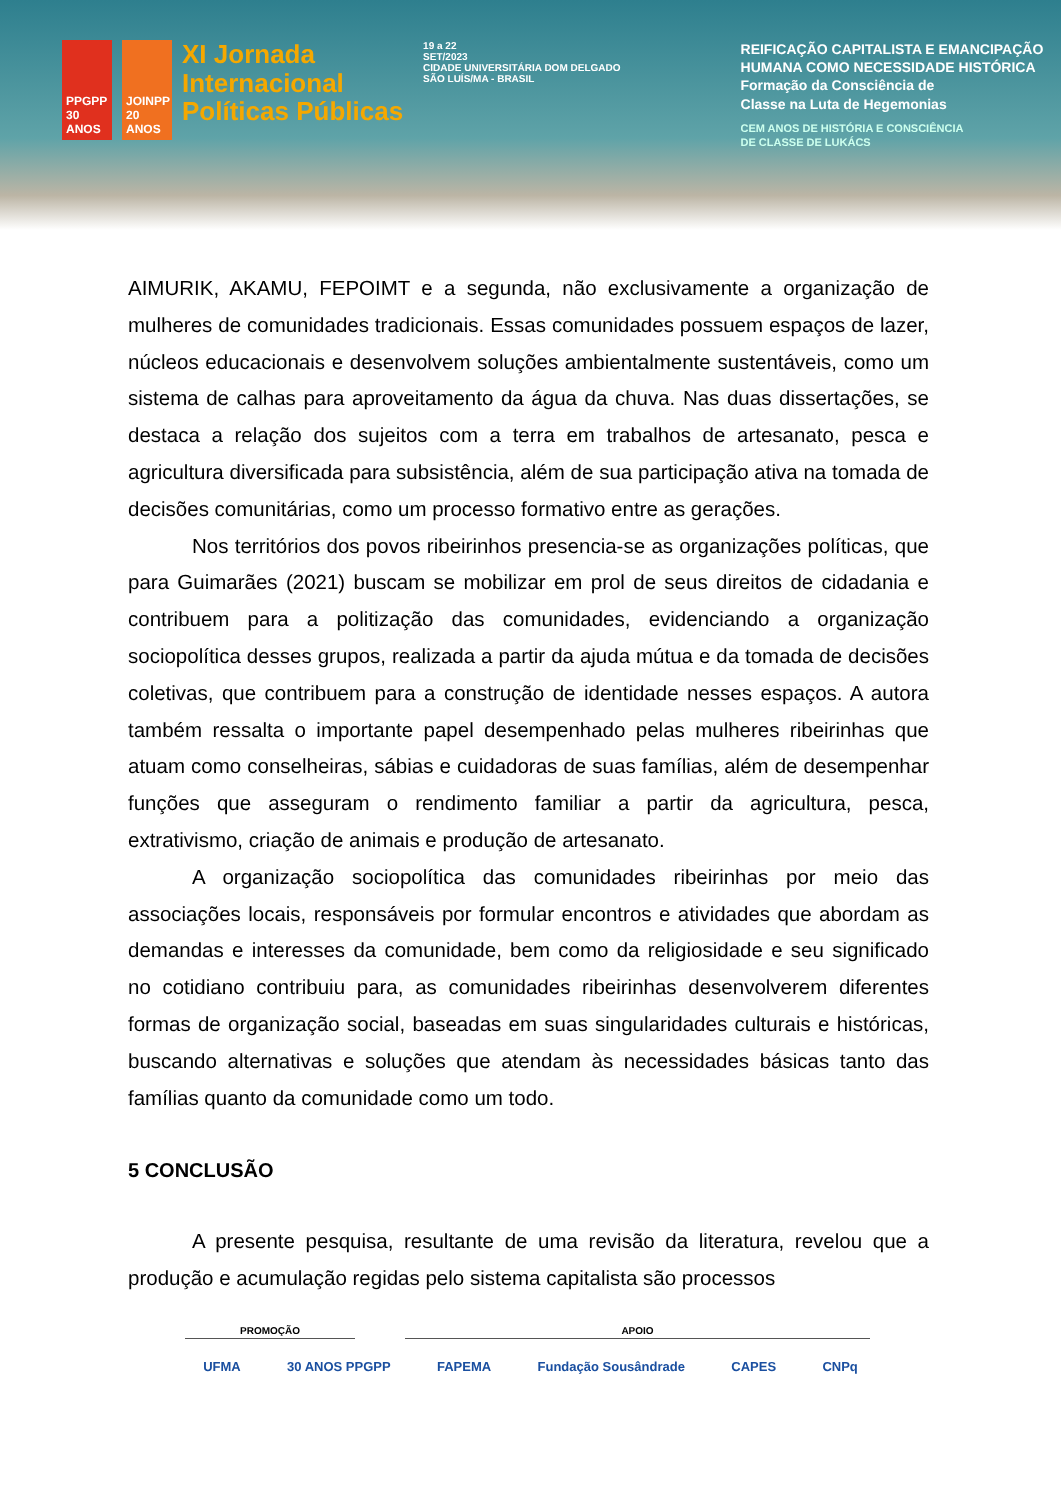PPGPP 30 ANOS
JOINPP 20 ANOS
XI Jornada
Internacional
Políticas Públicas
19 a 22
SET/2023
CIDADE UNIVERSITÁRIA DOM DELGADO
SÃO LUÍS/MA - BRASIL
REIFICAÇÃO CAPITALISTA E EMANCIPAÇÃO
HUMANA COMO NECESSIDADE HISTÓRICA
Formação da Consciência de
Classe na Luta de Hegemonias
CEM ANOS DE HISTÓRIA E CONSCIÊNCIA
DE CLASSE DE LUKÁCS
AIMURIK, AKAMU, FEPOIMT e a segunda, não exclusivamente a organização de mulheres de comunidades tradicionais. Essas comunidades possuem espaços de lazer, núcleos educacionais e desenvolvem soluções ambientalmente sustentáveis, como um sistema de calhas para aproveitamento da água da chuva. Nas duas dissertações, se destaca a relação dos sujeitos com a terra em trabalhos de artesanato, pesca e agricultura diversificada para subsistência, além de sua participação ativa na tomada de decisões comunitárias, como um processo formativo entre as gerações.
Nos territórios dos povos ribeirinhos presencia-se as organizações políticas, que para Guimarães (2021) buscam se mobilizar em prol de seus direitos de cidadania e contribuem para a politização das comunidades, evidenciando a organização sociopolítica desses grupos, realizada a partir da ajuda mútua e da tomada de decisões coletivas, que contribuem para a construção de identidade nesses espaços. A autora também ressalta o importante papel desempenhado pelas mulheres ribeirinhas que atuam como conselheiras, sábias e cuidadoras de suas famílias, além de desempenhar funções que asseguram o rendimento familiar a partir da agricultura, pesca, extrativismo, criação de animais e produção de artesanato.
A organização sociopolítica das comunidades ribeirinhas por meio das associações locais, responsáveis por formular encontros e atividades que abordam as demandas e interesses da comunidade, bem como da religiosidade e seu significado no cotidiano contribuiu para, as comunidades ribeirinhas desenvolverem diferentes formas de organização social, baseadas em suas singularidades culturais e históricas, buscando alternativas e soluções que atendam às necessidades básicas tanto das famílias quanto da comunidade como um todo.
5 CONCLUSÃO
A presente pesquisa, resultante de uma revisão da literatura, revelou que a produção e acumulação regidas pelo sistema capitalista são processos
PROMOÇÃO APOIO
UFMA 30 ANOS PPGPP FAPEMA Fundação Sousândrade CAPES CNPq